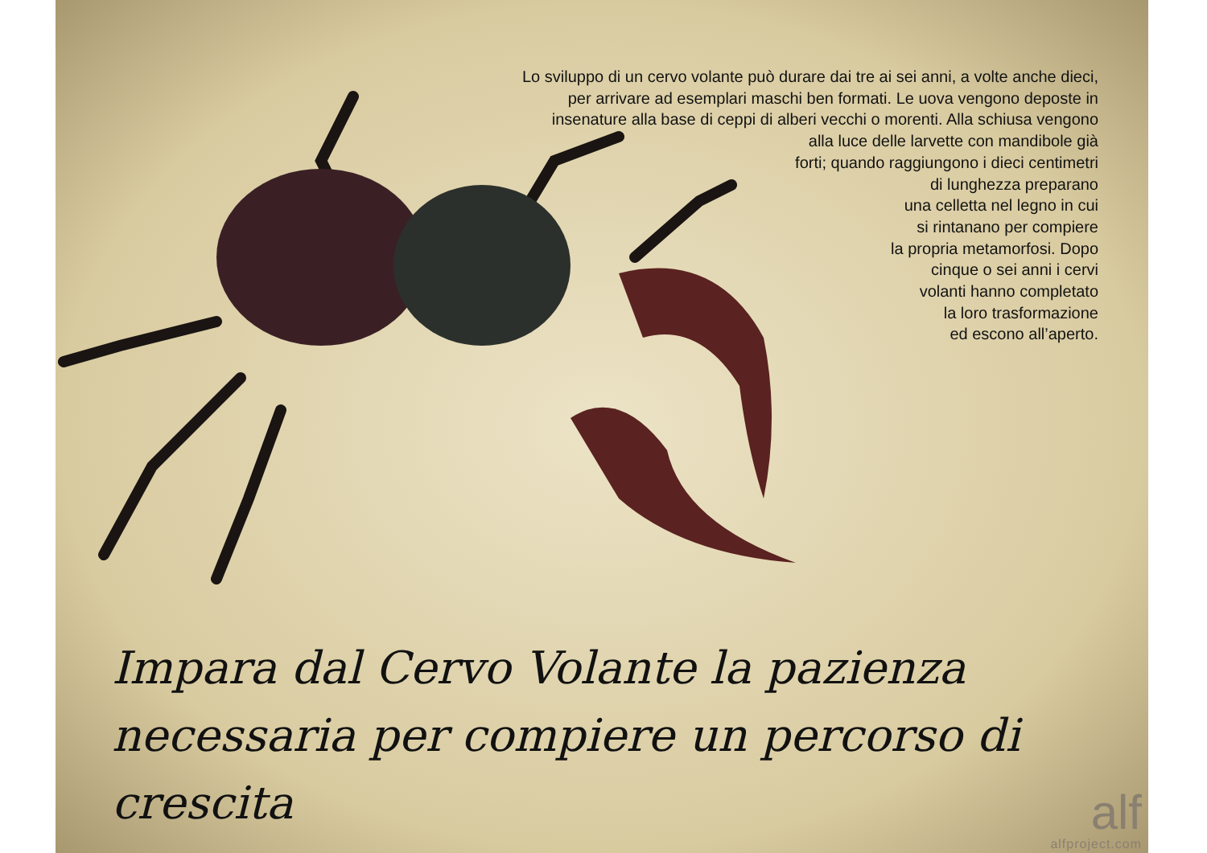Lo sviluppo di un cervo volante può durare dai tre ai sei anni, a volte anche dieci,
per arrivare ad esemplari maschi ben formati. Le uova vengono deposte in
insenature alla base di ceppi di alberi vecchi o morenti. Alla schiusa vengono
alla luce delle larvette con mandibole già
forti; quando raggiungono i dieci centimetri
di lunghezza preparano
una celletta nel legno in cui
si rintanano per compiere
la propria metamorfosi. Dopo
cinque o sei anni i cervi
volanti hanno completato
la loro trasformazione
ed escono all’aperto.
Impara dal Cervo Volante la pazienza
necessaria per compiere un percorso di crescita
alf
alfproject.com